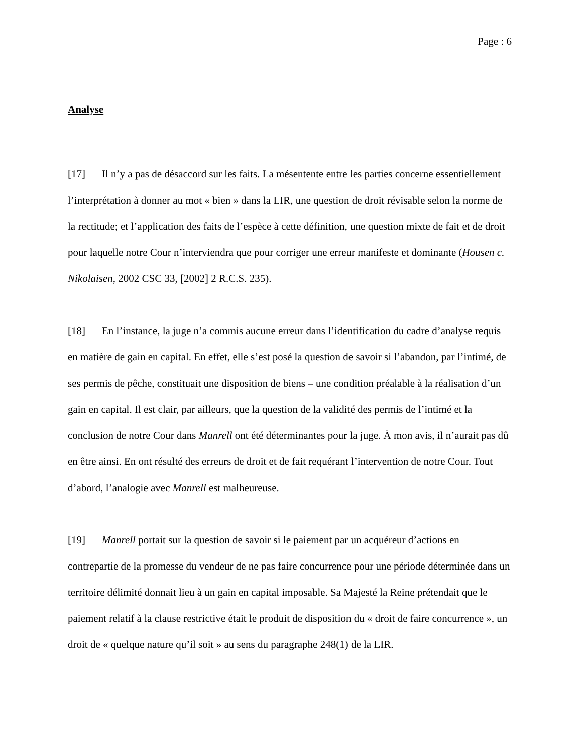Page : 6
Analyse
[17] Il n’y a pas de désaccord sur les faits. La mésentente entre les parties concerne essentiellement l’interprétation à donner au mot « bien » dans la LIR, une question de droit révisable selon la norme de la rectitude; et l’application des faits de l’espèce à cette définition, une question mixte de fait et de droit pour laquelle notre Cour n’interviendra que pour corriger une erreur manifeste et dominante (Housen c. Nikolaisen, 2002 CSC 33, [2002] 2 R.C.S. 235).
[18] En l’instance, la juge n’a commis aucune erreur dans l’identification du cadre d’analyse requis en matière de gain en capital. En effet, elle s’est posé la question de savoir si l’abandon, par l’intimé, de ses permis de pêche, constituait une disposition de biens – une condition préalable à la réalisation d’un gain en capital. Il est clair, par ailleurs, que la question de la validité des permis de l’intimé et la conclusion de notre Cour dans Manrell ont été déterminantes pour la juge. À mon avis, il n’aurait pas dû en être ainsi. En ont résulté des erreurs de droit et de fait requérant l’intervention de notre Cour. Tout d’abord, l’analogie avec Manrell est malheureuse.
[19] Manrell portait sur la question de savoir si le paiement par un acquéreur d’actions en contrepartie de la promesse du vendeur de ne pas faire concurrence pour une période déterminée dans un territoire délimité donnait lieu à un gain en capital imposable. Sa Majesté la Reine prétendait que le paiement relatif à la clause restrictive était le produit de disposition du « droit de faire concurrence », un droit de « quelque nature qu’il soit » au sens du paragraphe 248(1) de la LIR.